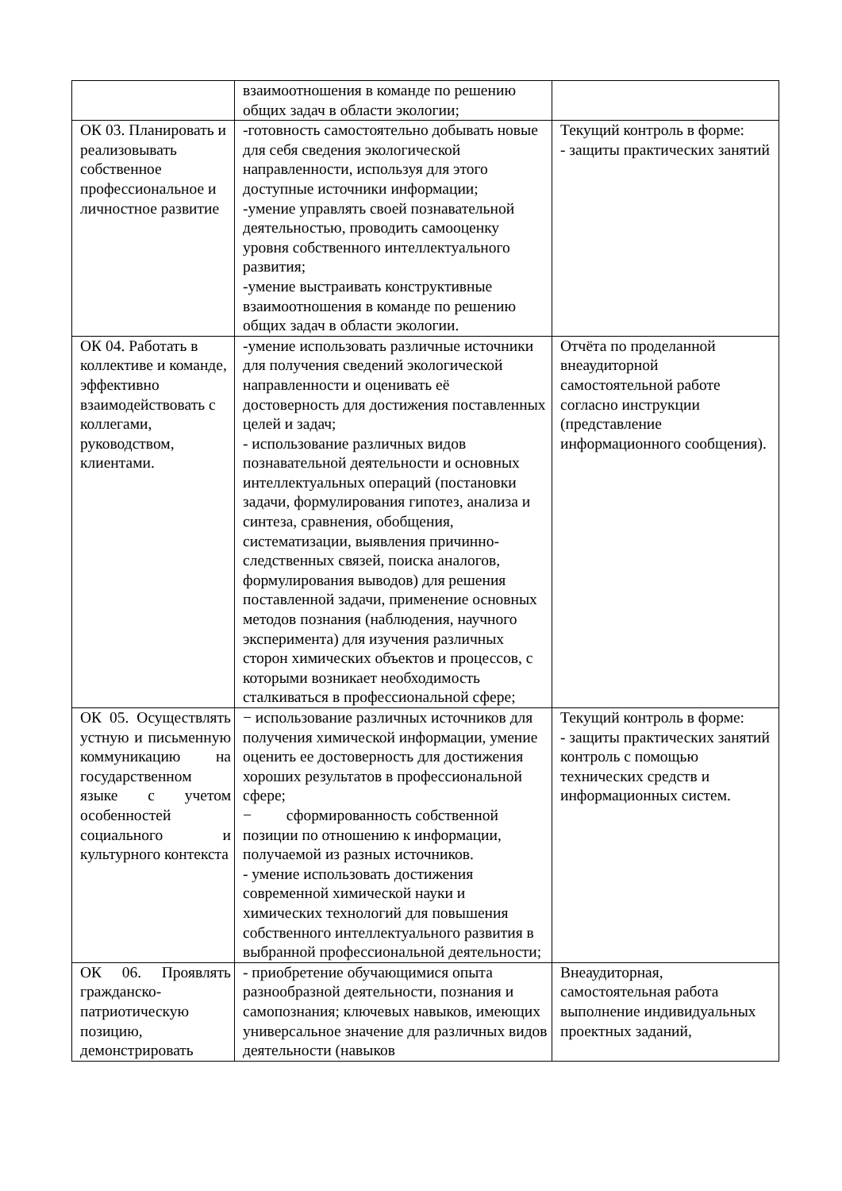| | взаимоотношения в команде по решению общих задач в области экологии; | |
| ОК 03. Планировать и реализовывать собственное профессиональное и личностное развитие | -готовность самостоятельно добывать новые для себя сведения экологической направленности, используя для этого доступные источники информации; -умение управлять своей познавательной деятельностью, проводить самооценку уровня собственного интеллектуального развития; -умение выстраивать конструктивные взаимоотношения в команде по решению общих задач в области экологии. | Текущий контроль в форме: - защиты практических занятий |
| ОК 04. Работать в коллективе и команде, эффективно взаимодействовать с коллегами, руководством, клиентами. | -умение использовать различные источники для получения сведений экологической направленности и оценивать её достоверность для достижения поставленных целей и задач; - использование различных видов познавательной деятельности и основных интеллектуальных операций (постановки задачи, формулирования гипотез, анализа и синтеза, сравнения, обобщения, систематизации, выявления причинно-следственных связей, поиска аналогов, формулирования выводов) для решения поставленной задачи, применение основных методов познания (наблюдения, научного эксперимента) для изучения различных сторон химических объектов и процессов, с которыми возникает необходимость сталкиваться в профессиональной сфере; | Отчёта по проделанной внеаудиторной самостоятельной работе согласно инструкции (представление информационного сообщения). |
| ОК 05. Осуществлять устную и письменную коммуникацию на государственном языке с учетом особенностей социального и культурного контекста | − использование различных источников для получения химической информации, умение оценить ее достоверность для достижения хороших результатов в профессиональной сфере; − сформированность собственной позиции по отношению к информации, получаемой из разных источников. - умение использовать достижения современной химической науки и химических технологий для повышения собственного интеллектуального развития в выбранной профессиональной деятельности; | Текущий контроль в форме: - защиты практических занятий контроль с помощью технических средств и информационных систем. |
| ОК 06. Проявлять гражданско-патриотическую позицию, демонстрировать | - приобретение обучающимися опыта разнообразной деятельности, познания и самопознания; ключевых навыков, имеющих универсальное значение для различных видов деятельности (навыков | Внеаудиторная, самостоятельная работа выполнение индивидуальных проектных заданий, |